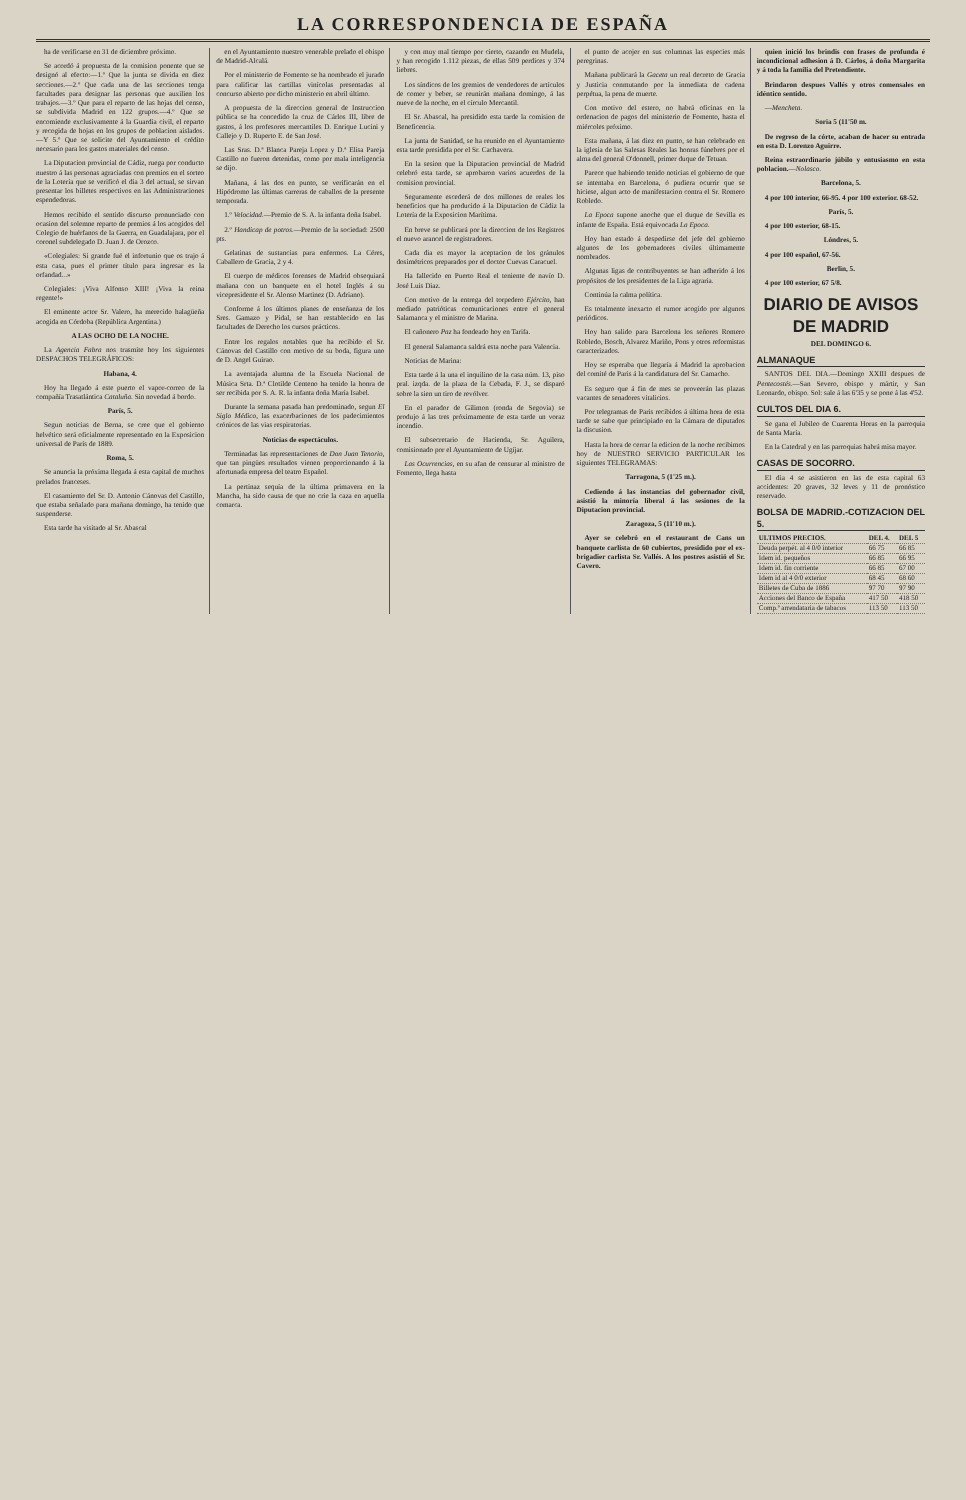LA CORRESPONDENCIA DE ESPAÑA
ha de verificarse en 31 de diciembre próximo.
Se acordó á propuesta de la comision ponente que se designó al efecto:—1.º Que la junta se divida en diez secciones.—2.º Que cada una de las secciones tenga facultades para designar las personas que auxilien los trabajos.—3.º Que para el reparto de las hojas del censo, se subdivida Madrid en 122 grupos.—4.º Que se encomiende exclusivamente á la Guardia civil, el reparto y recogida de hojas en los grupos de poblacion aislados.—Y 5.º Que se solicite del Ayuntamiento el crédito necesario para los gastos materiales del censo.
La Diputacion provincial de Cádiz, ruega por conducto nuestro á las personas agraciadas con premios en el sorteo de la Lotería que se verificó el dia 3 del actual, se sirvan presentar los billetes respectivos en las Administraciones espendedoras.
Hemos recibido el sentido discurso pronunciado con ocasion del solemne reparto de premios á los acogidos del Colegio de huérfanos de la Guerra, en Guadalajara, por el coronel subdelegado D. Juan J. de Orozco.
«Colegiales: Si grande fué el infortunio que os trajo á esta casa, pues el primer título para ingresar es la orfandad...»
Colegiales: ¡Viva Alfonso XIII! ¡Viva la reina regente!»
El eminente actor Sr. Valero, ha merecido halagüeña acogida en Córdoba (República Argentina.)
A LAS OCHO DE LA NOCHE.
La Agencia Fabra nos trasmite hoy los siguientes DESPACHOS TELEGRÁFICOS:
Habana, 4.
Hoy ha llegado á este puerto el vapor-correo de la compañía Trasatlántica Cataluña. Sin novedad á bordo.
París, 5.
Segun noticias de Berna, se cree que el gobierno helvético será oficialmente representado en la Exposicion universal de París de 1889.
Roma, 5.
Se anuncia la próxima llegada á esta capital de muchos prelados franceses.
El casamiento del Sr. D. Antonio Cánovas del Castillo, que estaba señalado para mañana domingo, ha tenido que suspenderse.
Esta tarde ha visitado al Sr. Abascal
en el Ayuntamiento nuestro venerable prelado el obispo de Madrid-Alcalá.
Por el ministerio de Fomento se ha nombrado el jurado para calificar las cartillas vinícolas presentadas al concurso abierto por dicho ministerio en abril último.
A propuesta de la direccion general de Instruccion pública se ha concedido la cruz de Cárlos III, libre de gastos, á los profesores mercantiles D. Enrique Lucini y Callejo y D. Ruperto E. de San José.
Las Sras. D.ª Blanca Pareja Lopez y D.ª Elisa Pareja Castillo no fueron detenidas, como por mala inteligencia se dijo.
Mañana, á las dos en punto, se verificarán en el Hipódromo las últimas carreras de caballos de la presente temporada.
1.º Velocidad.—Premio de S. A. la infanta doña Isabel.
2.º Handicap de potros.—Premio de la sociedad: 2500 pts.
Gelatinas de sustancias para enfermos. La Céres, Caballero de Gracia, 2 y 4.
El cuerpo de médicos forenses de Madrid obsequiará mañana con un banquete en el hotel Inglés á su vicepresidente el Sr. Alonso Martinez (D. Adriano).
Conforme á los últimos planes de enseñanza de los Sres. Gamazo y Pidal, se han restablecido en las facultades de Derecho los cursos prácticos.
Entre los regalos notables que ha recibido el Sr. Cánovas del Castillo con motivo de su boda, figura uno de D. Angel Guirao.
La aventajada alumna de la Escuela Nacional de Música Srta. D.ª Clotilde Centeno ha tenido la honra de ser recibida por S. A. R. la infanta doña María Isabel.
Durante la semana pasada han predominado, segun El Siglo Médico, las exacerbaciones de los padecimientos crónicos de las vias respiratorias.
Noticias de espectáculos.
Terminadas las representaciones de Don Juan Tenorio, que tan pingües resultados vienen proporcionando á la afortunada empresa del teatro Español.
La pertinaz sequía de la última primavera en la Mancha, ha sido causa de que no crie la caza en aquella comarca.
y con muy mal tiempo por cierto, cazando en Mudela, y han recogido 1.112 piezas, de ellas 509 perdices y 374 liebres.
Los síndicos de los gremios de vendedores de artículos de comer y beber, se reunirán mañana domingo, á las nueve de la noche, en el círculo Mercantil.
El Sr. Abascal, ha presidido esta tarde la comision de Beneficencia.
La junta de Sanidad, se ha reunido en el Ayuntamiento esta tarde presidida por el Sr. Cachavera.
En la sesion que la Diputacion provincial de Madrid celebró esta tarde, se aprobaron varios acuerdos de la comision provincial.
Seguramente escederá de dos millones de reales los beneficios que ha producido á la Diputacion de Cádiz la Lotería de la Exposicion Marítima.
En breve se publicará por la direccion de los Registros el nuevo arancel de registradores.
Cada dia es mayor la aceptacion de los gránulos dosimétricos preparados por el doctor Cuevas Caracuel.
Ha fallecido en Puerto Real el teniente de navío D. José Luis Diaz.
Con motivo de la entrega del torpedero Ejército, han mediado patrióticas comunicaciones entre el general Salamanca y el ministro de Marina.
El cañonero Paz ha fondeado hoy en Tarifa.
El general Salamanca saldrá esta noche para Valencia.
Noticias de Marina:
Esta tarde á la una el inquilino de la casa núm. 13, piso pral. izqda. de la plaza de la Cebada, F. J., se disparó sobre la sien un tiro de revólver.
En el parador de Gilimon (ronda de Segovia) se produjo á las tres próximamente de esta tarde un voraz incendio.
El subsecretario de Hacienda, Sr. Aguilera, comisionado por el Ayuntamiento de Ugíjar.
Las Ocurrencias, en su afan de censurar al ministro de Fomento, llega hasta
el punto de acojer en sus columnas las especies más peregrinas.
Mañana publicará la Gaceta un real decreto de Gracia y Justicia conmutando por la inmediata de cadena perpétua, la pena de muerte.
Con motivo del estero, no habrá oficinas en la ordenacion de pagos del ministerio de Fomento, hasta el miércoles próximo.
Esta mañana, á las diez en punto, se han celebrado en la iglesia de las Salesas Reales las honras fúnebres por el alma del general O'donnell, primer duque de Tetuan.
Parece que habiendo tenido noticias el gobierno de que se intentaba en Barcelona, ó pudiera ocurrir que se hiciese, algun acto de manifestacion contra el Sr. Romero Robledo.
La Epoca supone anoche que el duque de Sevilla es infante de España. Está equivocada La Epoca.
Hoy han estado á despedirse del jefe del gobierno algunos de los gobernadores civiles últimamente nombrados.
Algunas ligas de contribuyentes se han adherido á los propósitos de los presidentes de la Liga agraria.
Continúa la calma política.
Es totalmente inexacto el rumor acogido por algunos periódicos.
Hoy han salido para Barcelona los señores Romero Robledo, Bosch, Alvarez Mariño, Pons y otros reformistas caracterizados.
Hoy se esperaba que llegaría á Madrid la aprobacion del comité de Paris á la candidatura del Sr. Camacho.
Es seguro que á fin de mes se proveerán las plazas vacantes de senadores vitalicios.
Por telegramas de Paris recibidos á última hora de esta tarde se sabe que principiado en la Cámara de diputados la discusion.
Hasta la hora de cerrar la edicion de la noche recibimos hoy de NUESTRO SERVICIO PARTICULAR los siguientes TELEGRAMAS:
Tarragona, 5 (1'25 m.).
Cediendo á las instancias del gobernador civil, asistió la minoría liberal á las sesiones de la Diputacion provincial.
Zaragoza, 5 (11'10 m.).
Ayer se celebró en el restaurant de Cans un banquete carlista de 60 cubiertos, presidido por el ex-brigadier carlista Sr. Vallés. A los postres asistió el Sr. Cavero.
quien inició los brindis con frases de profunda é incondicional adhesion á D. Cárlos, á doña Margarita y á toda la familia del Pretendiente.
Brindaron despues Vallés y otros comensales en idéntico sentido.
—Mencheta.
Soria 5 (11'50 m.
De regreso de la córte, acaban de hacer su entrada en esta D. Lorenzo Aguirre.
Reina estraordinario júbilo y entusiasmo en esta poblacion.—Nolasco.
Barcelona, 5.
4 por 100 interior, 66-95. 4 por 100 exterior. 68-52.
París, 5.
4 por 100 esterior, 68-15.
Lóndres, 5.
4 por 100 español, 67-56.
Berlin, 5.
4 por 100 esterior, 67 5/8.
DIARIO DE AVISOS DE MADRID
DEL DOMINGO 6.
ALMANAQUE
SANTOS DEL DIA.—Domingo XXIII despues de Pentecostés.—San Severo, obispo y mártir, y San Leonardo, obispo. Sol: sale á las 6'35 y se pone á las 4'52.
CULTOS DEL DIA 6.
Se gana el Jubileo de Cuarenta Horas en la parroquia de Santa María.
En la Catedral y en las parroquias habrá misa mayor.
CASAS DE SOCORRO.
El dia 4 se asistieron en las de esta capital 63 accidentes: 20 graves, 32 leves y 11 de pronóstico reservado.
BOLSA DE MADRID.-COTIZACION DEL 5.
| ULTIMOS PRECIOS. | DEL 4. | DEL 5 |
| --- | --- | --- |
| Deuda perpét. al 4 0/0 interior | 66 75 | 66 85 |
| Idem id. pequeños | 66 85 | 66 95 |
| Idem id. fin corriente | 66 85 | 67 00 |
| Idem id al 4 0/0 exterior | 68 45 | 68 60 |
| Billetes de Cuba de 1886 | 97 70 | 97 90 |
| Acciones del Banco de España | 417 50 | 418 50 |
| Comp.ª arrendataria de tabacos | 113 50 | 113 50 |